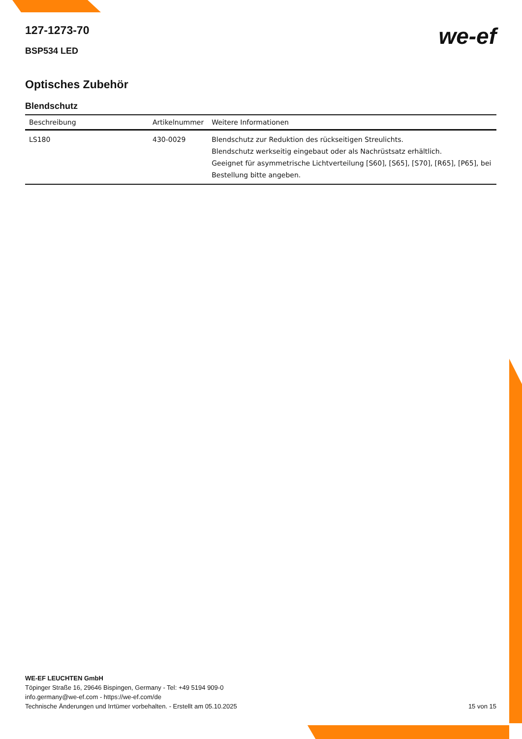127-1273-70
we-ef
BSP534 LED
Optisches Zubehör
Blendschutz
| Beschreibung | Artikelnummer | Weitere Informationen |
| --- | --- | --- |
| LS180 | 430-0029 | Blendschutz zur Reduktion des rückseitigen Streulichts. Blendschutz werkseitig eingebaut oder als Nachrüstsatz erhältlich. Geeignet für asymmetrische Lichtverteilung [S60], [S65], [S70], [R65], [P65], bei Bestellung bitte angeben. |
WE-EF LEUCHTEN GmbH
Töpinger Straße 16, 29646 Bispingen, Germany - Tel: +49 5194 909-0
info.germany@we-ef.com - https://we-ef.com/de
Technische Änderungen und Irrtümer vorbehalten. - Erstellt am 05.10.2025
15 von 15